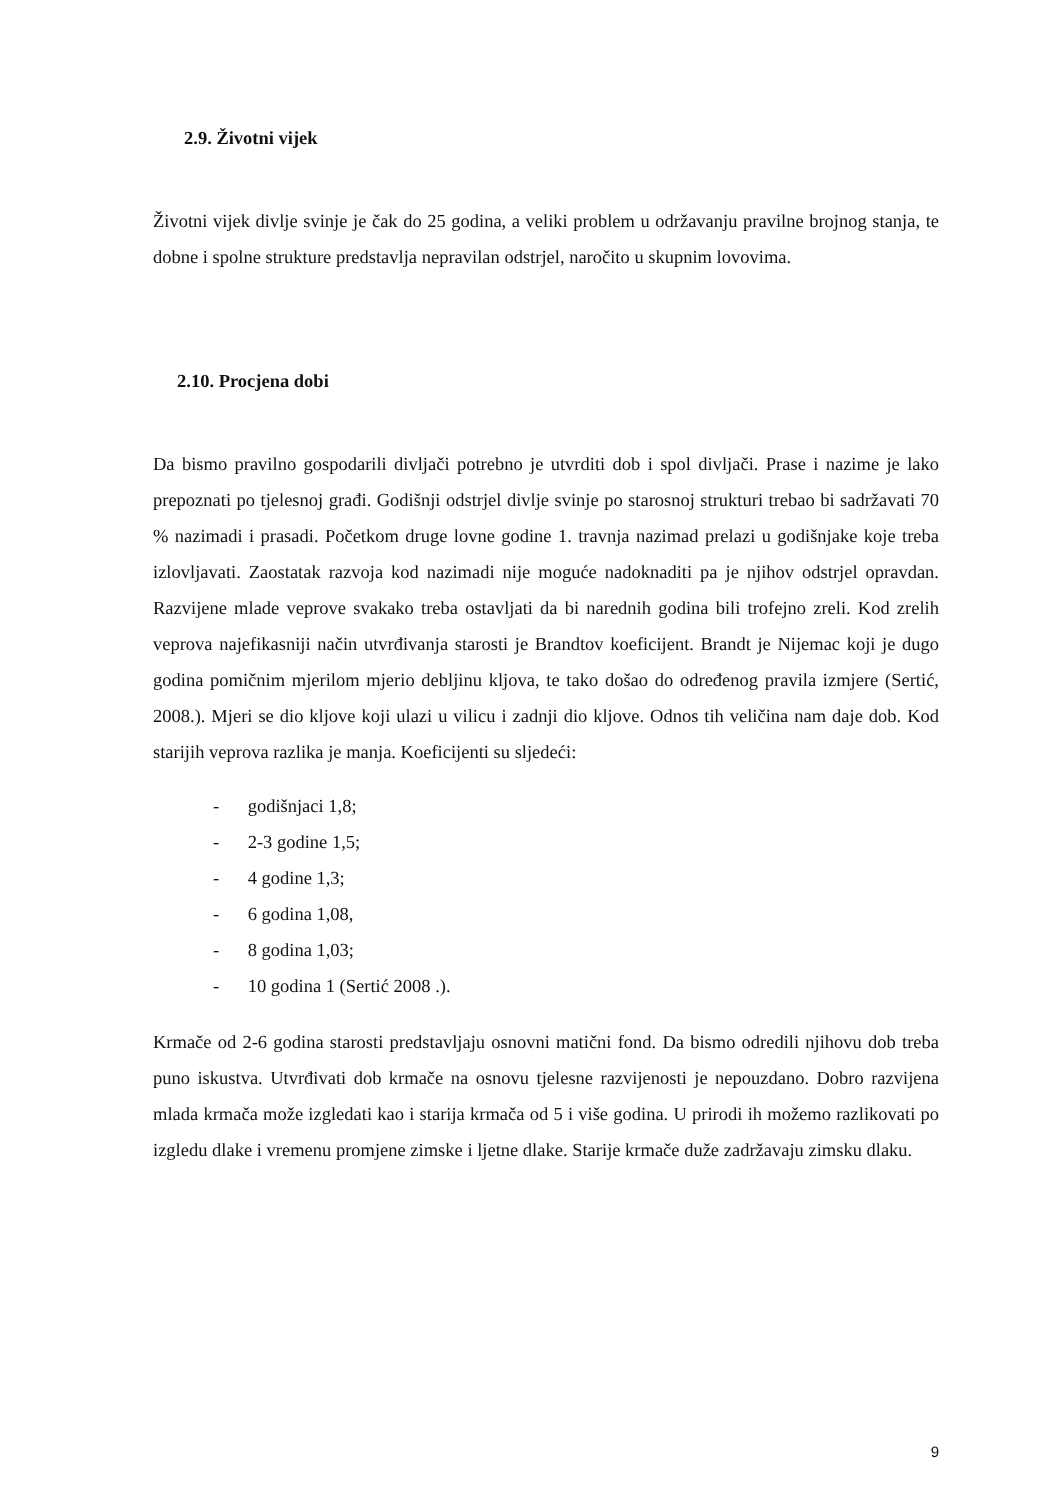2.9. Životni vijek
Životni vijek divlje svinje je čak do 25 godina, a veliki problem u održavanju pravilne brojnog stanja, te dobne i spolne strukture predstavlja nepravilan odstrjel, naročito u skupnim lovovima.
2.10. Procjena dobi
Da bismo pravilno gospodarili divljači potrebno je utvrditi dob i spol divljači. Prase i nazime je lako prepoznati po tjelesnoj građi. Godišnji odstrjel divlje svinje po starosnoj strukturi trebao bi sadržavati 70 % nazimadi i prasadi. Početkom druge lovne godine 1. travnja nazimad prelazi u godišnjake koje treba izlovljavati. Zaostatak razvoja kod nazimadi nije moguće nadoknaditi pa je njihov odstrjel opravdan. Razvijene mlade veprove svakako treba ostavljati da bi narednih godina bili trofejno zreli. Kod zrelih veprova najefikasniji način utvrđivanja starosti je Brandtov koeficijent. Brandt je Nijemac koji je dugo godina pomičnim mjerilom mjerio debljinu kljova, te tako došao do određenog pravila izmjere (Sertić, 2008.). Mjeri se dio kljove koji ulazi u vilicu i zadnji dio kljove. Odnos tih veličina nam daje dob. Kod starijih veprova razlika je manja. Koeficijenti su sljedeći:
- godišnjaci 1,8;
- 2-3 godine 1,5;
- 4 godine 1,3;
- 6 godina 1,08,
- 8 godina 1,03;
- 10 godina 1 (Sertić 2008 .).
Krmače od 2-6 godina starosti predstavljaju osnovni matični fond. Da bismo odredili njihovu dob treba puno iskustva. Utvrđivati dob krmače na osnovu tjelesne razvijenosti je nepouzdano. Dobro razvijena mlada krmača može izgledati kao i starija krmača od 5 i više godina. U prirodi ih možemo razlikovati po izgledu dlake i vremenu promjene zimske i ljetne dlake. Starije krmače duže zadržavaju zimsku dlaku.
9